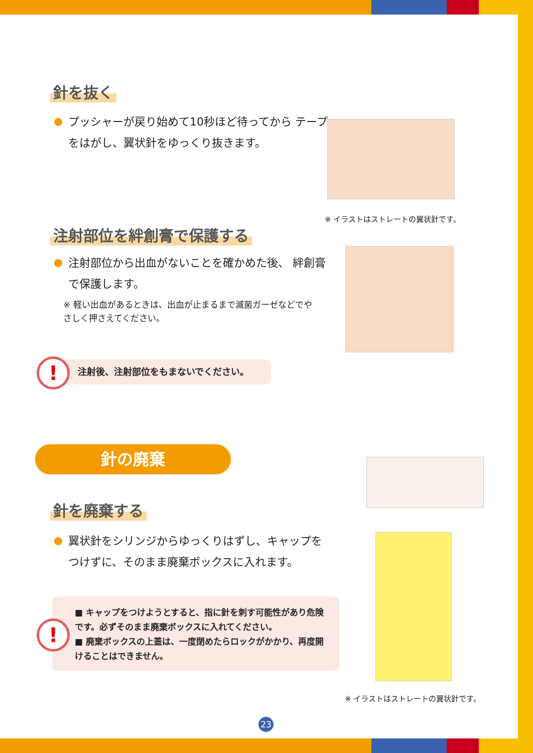針を抜く
プッシャーが戻り始めて10秒ほど待ってから テープをはがし、翼状針をゆっくり抜きます。
※ イラストはストレートの翼状針です。
注射部位を絆創膏で保護する
注射部位から出血がないことを確かめた後、 絆創膏で保護します。
※ 軽い出血があるときは、出血が止まるまで滅菌ガーゼなどでやさしく押さえてください。
注射後、注射部位をもまないでください。
!
針の廃棄
針を廃棄する
翼状針をシリンジからゆっくりはずし、キャップを つけずに、そのまま廃棄ボックスに入れます。
■ キャップをつけようとすると、指に針を刺す可能性があり危険です。必ずそのまま廃棄ボックスに入れてください。
■ 廃棄ボックスの上蓋は、一度閉めたらロックがかかり、再度開けることはできません。
!
※ イラストはストレートの翼状針です。
23